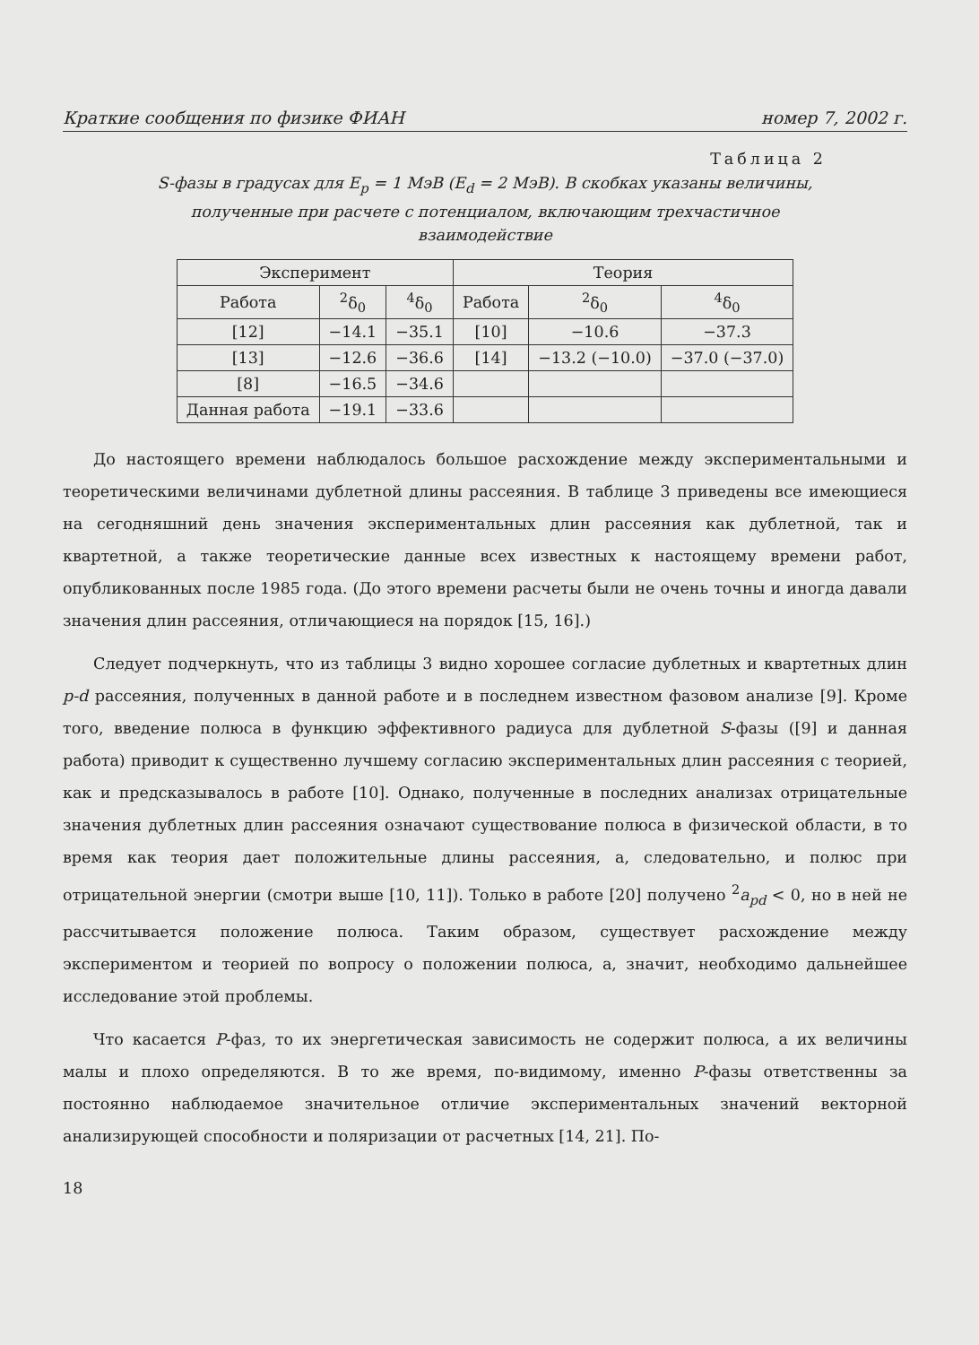Краткие сообщения по физике ФИАН номер 7, 2002 г.
Таблица 2
S-фазы в градусах для E<sub>p</sub> = 1 МэВ (E<sub>d</sub> = 2 МэВ). В скобках указаны величины,
полученные при расчете с потенциалом, включающим трехчастичное
взаимодействие
| Эксперимент | | | Теория | | |
| --- | --- | --- | --- | --- | --- |
| Работа | <sup>2</sup> δ<sub>0</sub> | <sup>4</sup> δ<sub>0</sub> | Работа | <sup>2</sup> δ<sub>0</sub> | <sup>4</sup> δ<sub>0</sub> |
| [12] | −14.1 | −35.1 | [10] | −10.6 | −37.3 |
| [13] | −12.6 | −36.6 | [14] | −13.2 (−10.0) | −37.0 (−37.0) |
| [8] | −16.5 | −34.6 | | | |
| Данная работа | −19.1 | −33.6 | | | |
До настоящего времени наблюдалось большое расхождение между экспериментальными и теоретическими величинами дублетной длины рассеяния. В таблице 3 приведены все имеющиеся на сегодняшний день значения экспериментальных длин рассеяния как дублетной, так и квартетной, а также теоретические данные всех известных к настоящему времени работ, опубликованных после 1985 года. (До этого времени расчеты были не очень точны и иногда давали значения длин рассеяния, отличающиеся на порядок [15, 16].)
Следует подчеркнуть, что из таблицы 3 видно хорошее согласие дублетных и квартетных длин p-d рассеяния, полученных в данной работе и в последнем известном фазовом анализе [9]. Кроме того, введение полюса в функцию эффективного радиуса для дублетной S-фазы ([9] и данная работа) приводит к существенно лучшему согласию экспериментальных длин рассеяния с теорией, как и предсказывалось в работе [10]. Однако, полученные в последних анализах отрицательные значения дублетных длин рассеяния означают существование полюса в физической области, в то время как теория дает положительные длины рассеяния, а, следовательно, и полюс при отрицательной энергии (смотри выше [10, 11]). Только в работе [20] получено <sup>2</sup>a<sub>pd</sub> < 0, но в ней не рассчитывается положение полюса. Таким образом, существует расхождение между экспериментом и теорией по вопросу о положении полюса, а, значит, необходимо дальнейшее исследование этой проблемы.
Что касается P-фаз, то их энергетическая зависимость не содержит полюса, а их величины малы и плохо определяются. В то же время, по-видимому, именно P-фазы ответственны за постоянно наблюдаемое значительное отличие экспериментальных значений векторной анализирующей способности и поляризации от расчетных [14, 21]. По-
18